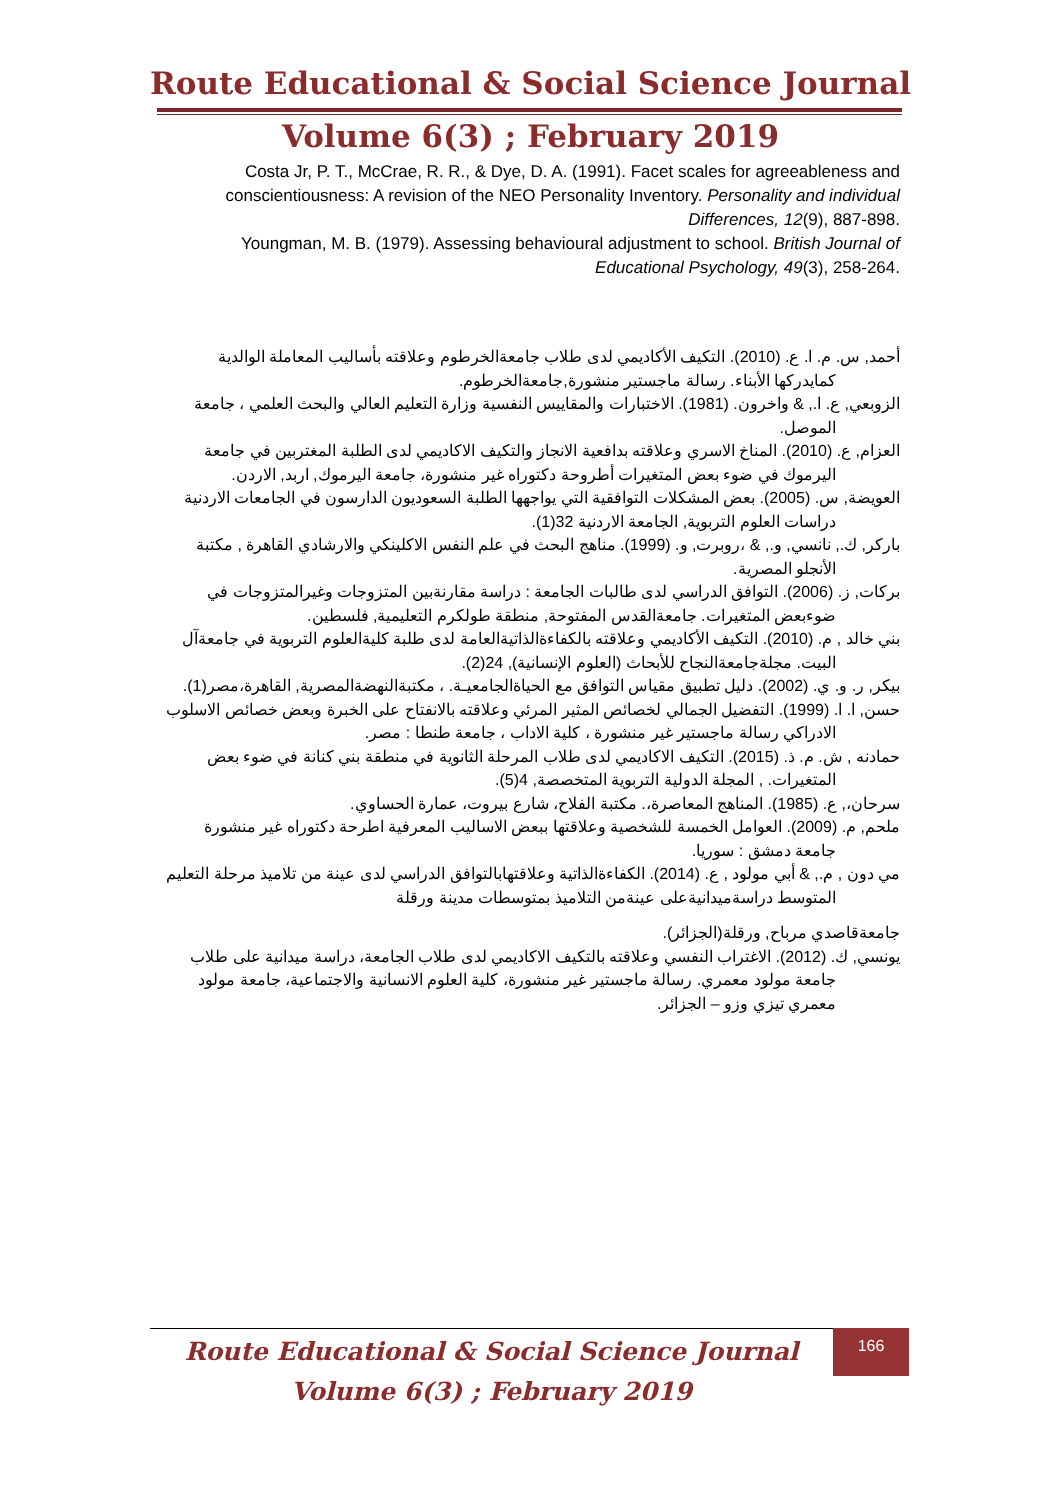Route Educational & Social Science Journal
Volume 6(3) ; February 2019
Costa Jr, P. T., McCrae, R. R., & Dye, D. A. (1991). Facet scales for agreeableness and conscientiousness: A revision of the NEO Personality Inventory. Personality and individual Differences, 12(9), 887-898.
Youngman, M. B. (1979). Assessing behavioural adjustment to school. British Journal of Educational Psychology, 49(3), 258-264.
أحمد, س. م. ا. ع. (2010). التكيف الأكاديمي لدى طلاب جامعةالخرطوم وعلاقته بأساليب المعاملة الوالدية كمايدركها الأبناء. رسالة ماجستير منشورة,جامعةالخرطوم.
الزوبعي, ع. ا., & واخرون. (1981). الاختبارات والمقاييس النفسية وزارة التعليم العالي والبحث العلمي ، جامعة الموصل.
العزام, ع. (2010). المناخ الاسري وعلاقته بدافعية الانجاز والتكيف الاكاديمي لدى الطلبة المغتربين في جامعة اليرموك في ضوء بعض المتغيرات أطروحة دكتوراه غير منشورة، جامعة اليرموك, اربد, الاردن.
العويضة, س. (2005). بعض المشكلات التوافقية التي يواجهها الطلبة السعوديون الدارسون في الجامعات الاردنية دراسات العلوم التربوية, الجامعة الاردنية 32(1).
باركر, ك., نانسي, و., & ،روبرت, و. (1999). مناهج البحث في علم النفس الاكلينكي والارشادي القاهرة , مكتبة الأنجلو المصرية.
بركات, ز. (2006). التوافق الدراسي لدى طالبات الجامعة : دراسة مقارنةبين المتزوجات وغيرالمتزوجات في ضوءبعض المتغيرات. جامعةالقدس المفتوحة, منطقة طولكرم التعليمية, فلسطين.
بني خالد , م. (2010). التكيف الأكاديمي وعلاقته بالكفاءةالذاتيةالعامة لدى طلبة كليةالعلوم التربوية في جامعةآل البيت. مجلةجامعةالنجاح للأبحاث (العلوم الإنسانية), 24(2).
بيكر, ر. و. ي. (2002). دليل تطبيق مقياس التوافق مع الحياةالجامعيـة. ، مكتبةالنهضةالمصرية, القاهرة،مصر(1).
حسن, ا. ا. (1999). التفضيل الجمالي لخصائص المثير المرئي وعلاقته بالانفتاح على الخبرة وبعض خصائص الاسلوب الادراكي رسالة ماجستير غير منشورة ، كلية الاداب ، جامعة طنطا : مصر.
حمادنه , ش. م. ذ. (2015). التكيف الاكاديمي لدى طلاب المرحلة الثانوية في منطقة بني كنانة في ضوء بعض المتغيرات. , المجلة الدولية التربوية المتخصصة, 4(5).
سرحان،, ع. (1985). المناهج المعاصرة،. مكتبة الفلاح، شارع بيروت، عمارة الحساوي.
ملحم, م. (2009). العوامل الخمسة للشخصية وعلاقتها ببعض الاساليب المعرفية اطرحة دكتوراه غير منشورة جامعة دمشق : سوريا.
مي دون , م., & أبي مولود , ع. (2014). الكفاءةالذاتية وعلاقتهابالتوافق الدراسي لدى عينة من تلاميذ مرحلة التعليم المتوسط دراسةميدانيةعلى عينةمن التلاميذ بمتوسطات مدينة ورقلة
جامعةقاصدي مرباح, ورقلة(الجزائر).
يونسي, ك. (2012). الاغتراب النفسي وعلاقته بالتكيف الاكاديمي لدى طلاب الجامعة، دراسة ميدانية على طلاب جامعة مولود معمري. رسالة ماجستير غير منشورة، كلية العلوم الانسانية والاجتماعية، جامعة مولود معمري تيزي وزو – الجزائر.
Route Educational & Social Science Journal
Volume 6(3) ; February 2019
166